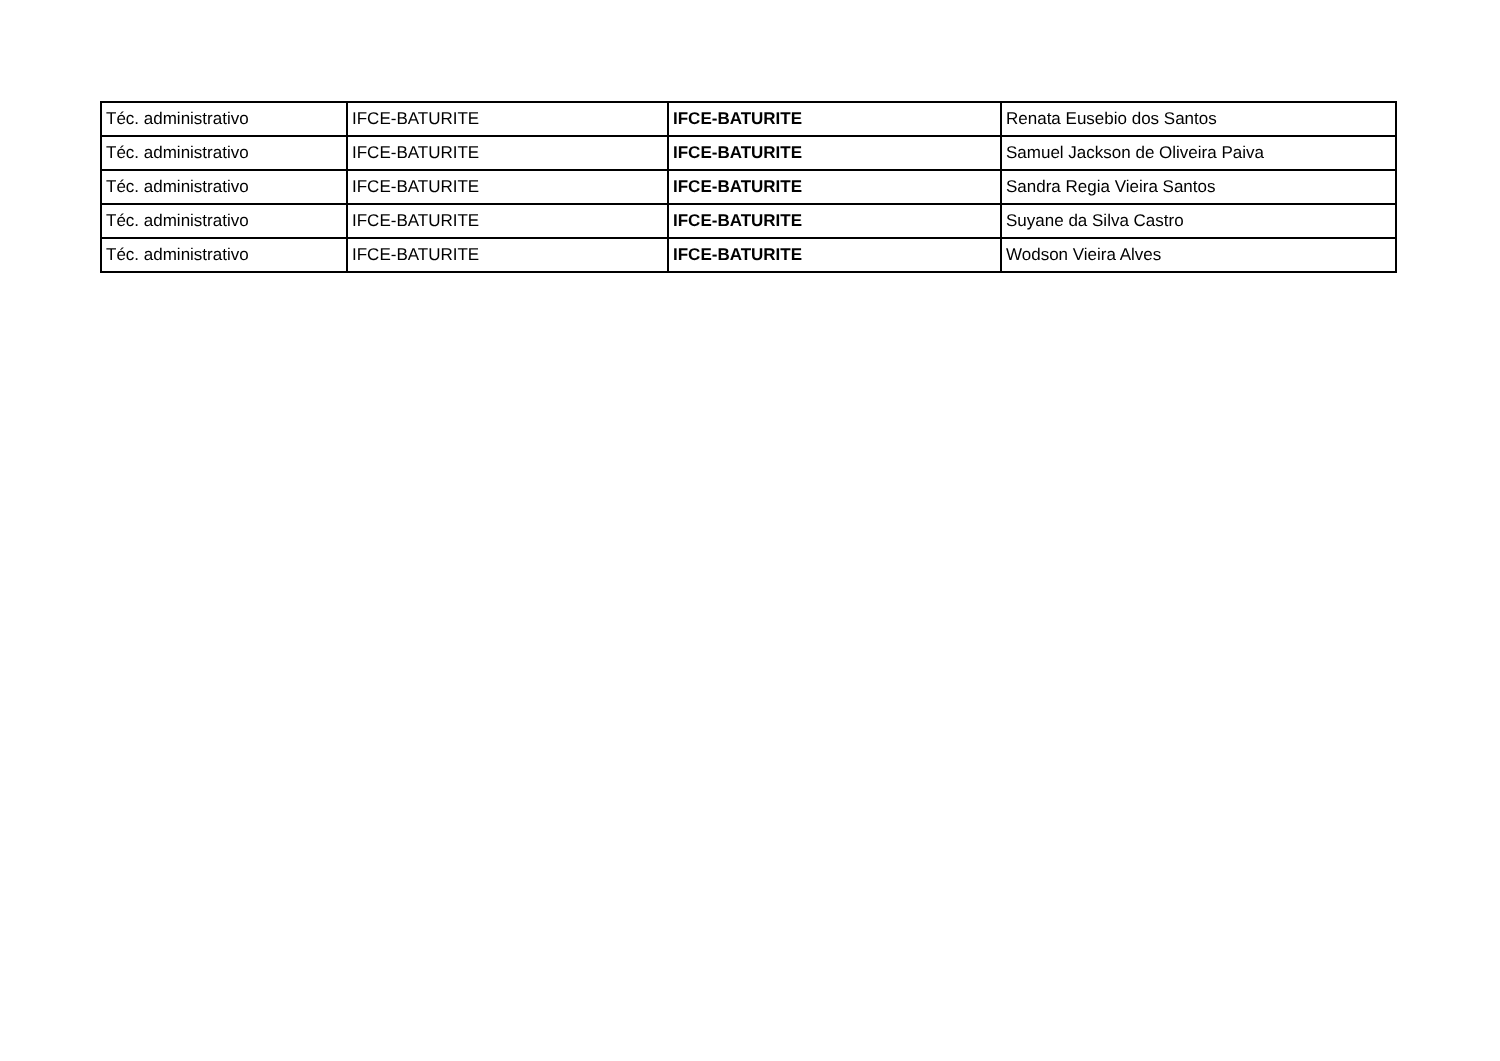| Téc. administrativo | IFCE-BATURITE | IFCE-BATURITE | Renata Eusebio dos Santos |
| Téc. administrativo | IFCE-BATURITE | IFCE-BATURITE | Samuel Jackson de Oliveira Paiva |
| Téc. administrativo | IFCE-BATURITE | IFCE-BATURITE | Sandra Regia Vieira Santos |
| Téc. administrativo | IFCE-BATURITE | IFCE-BATURITE | Suyane da Silva Castro |
| Téc. administrativo | IFCE-BATURITE | IFCE-BATURITE | Wodson Vieira Alves |